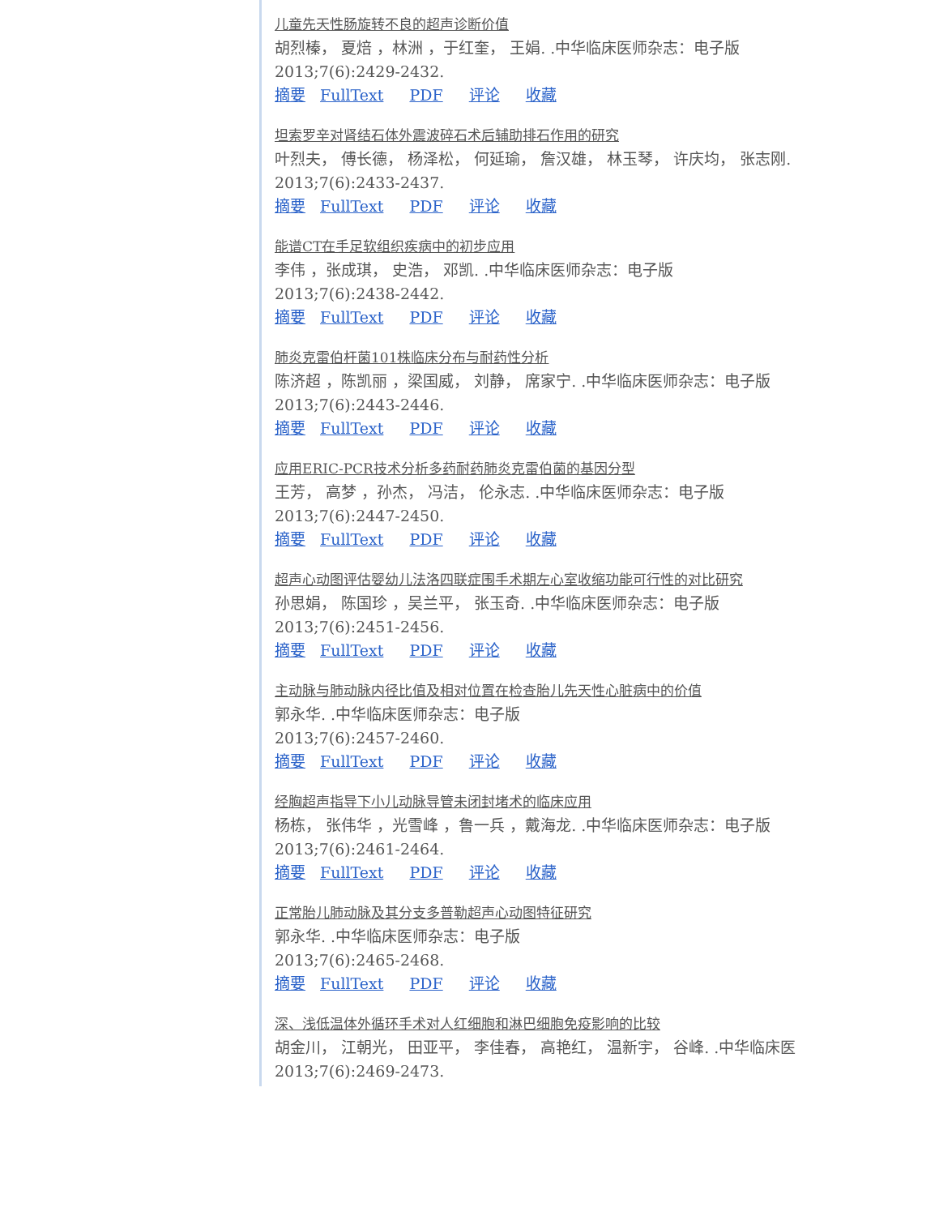儿童先天性肠旋转不良的超声诊断价值
胡烈榛， 夏焙 ，林洲 ，于红奎， 王娟. .中华临床医师杂志：电子版
2013;7(6):2429-2432.
摘要 FullText PDF 评论 收藏
坦索罗辛对肾结石体外震波碎石术后辅助排石作用的研究
叶烈夫， 傅长德， 杨泽松， 何延瑜， 詹汉雄， 林玉琴， 许庆均， 张志刚.
2013;7(6):2433-2437.
摘要 FullText PDF 评论 收藏
能谱CT在手足软组织疾病中的初步应用
李伟 ，张成琪， 史浩， 邓凯. .中华临床医师杂志：电子版
2013;7(6):2438-2442.
摘要 FullText PDF 评论 收藏
肺炎克雷伯杆菌101株临床分布与耐药性分析
陈济超 ，陈凯丽 ，梁国威， 刘静， 席家宁. .中华临床医师杂志：电子版
2013;7(6):2443-2446.
摘要 FullText PDF 评论 收藏
应用ERIC-PCR技术分析多药耐药肺炎克雷伯菌的基因分型
王芳， 高梦 ，孙杰， 冯洁， 伦永志. .中华临床医师杂志：电子版
2013;7(6):2447-2450.
摘要 FullText PDF 评论 收藏
超声心动图评估婴幼儿法洛四联症围手术期左心室收缩功能可行性的对比研究
孙思娟， 陈国珍 ，吴兰平， 张玉奇. .中华临床医师杂志：电子版
2013;7(6):2451-2456.
摘要 FullText PDF 评论 收藏
主动脉与肺动脉内径比值及相对位置在检查胎儿先天性心脏病中的价值
郭永华. .中华临床医师杂志：电子版
2013;7(6):2457-2460.
摘要 FullText PDF 评论 收藏
经胸超声指导下小儿动脉导管未闭封堵术的临床应用
杨栋， 张伟华 ，光雪峰 ，鲁一兵 ，戴海龙. .中华临床医师杂志：电子版
2013;7(6):2461-2464.
摘要 FullText PDF 评论 收藏
正常胎儿肺动脉及其分支多普勒超声心动图特征研究
郭永华. .中华临床医师杂志：电子版
2013;7(6):2465-2468.
摘要 FullText PDF 评论 收藏
深、浅低温体外循环手术对人红细胞和淋巴细胞免疫影响的比较
胡金川， 江朝光， 田亚平， 李佳春， 高艳红， 温新宇， 谷峰. .中华临床医
2013;7(6):2469-2473.